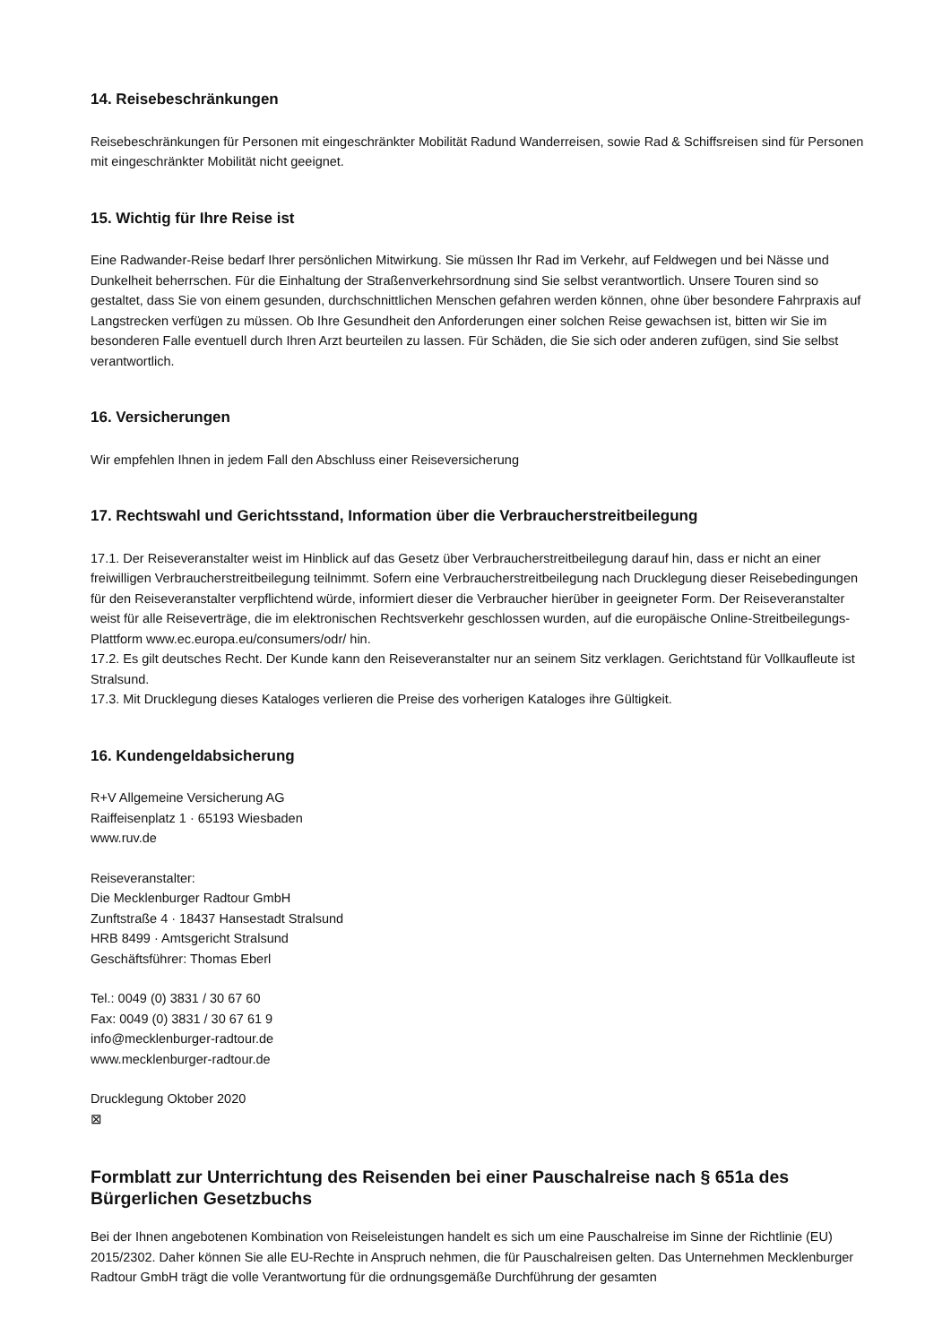14. Reisebeschränkungen
Reisebeschränkungen für Personen mit eingeschränkter Mobilität Radund Wanderreisen, sowie Rad & Schiffsreisen sind für Personen mit eingeschränkter Mobilität nicht geeignet.
15. Wichtig für Ihre Reise ist
Eine Radwander-Reise bedarf Ihrer persönlichen Mitwirkung. Sie müssen Ihr Rad im Verkehr, auf Feldwegen und bei Nässe und Dunkelheit beherrschen. Für die Einhaltung der Straßenverkehrsordnung sind Sie selbst verantwortlich. Unsere Touren sind so gestaltet, dass Sie von einem gesunden, durchschnittlichen Menschen gefahren werden können, ohne über besondere Fahrpraxis auf Langstrecken verfügen zu müssen. Ob Ihre Gesundheit den Anforderungen einer solchen Reise gewachsen ist, bitten wir Sie im besonderen Falle eventuell durch Ihren Arzt beurteilen zu lassen. Für Schäden, die Sie sich oder anderen zufügen, sind Sie selbst verantwortlich.
16. Versicherungen
Wir empfehlen Ihnen in jedem Fall den Abschluss einer Reiseversicherung
17. Rechtswahl und Gerichtsstand, Information über die Verbraucherstreitbeilegung
17.1. Der Reiseveranstalter weist im Hinblick auf das Gesetz über Verbraucherstreitbeilegung darauf hin, dass er nicht an einer freiwilligen Verbraucherstreitbeilegung teilnimmt. Sofern eine Verbraucherstreitbeilegung nach Drucklegung dieser Reisebedingungen für den Reiseveranstalter verpflichtend würde, informiert dieser die Verbraucher hierüber in geeigneter Form. Der Reiseveranstalter weist für alle Reiseverträge, die im elektronischen Rechtsverkehr geschlossen wurden, auf die europäische Online-Streitbeilegungs-Plattform www.ec.europa.eu/consumers/odr/ hin.
17.2. Es gilt deutsches Recht. Der Kunde kann den Reiseveranstalter nur an seinem Sitz verklagen. Gerichtstand für Vollkaufleute ist Stralsund.
17.3. Mit Drucklegung dieses Kataloges verlieren die Preise des vorherigen Kataloges ihre Gültigkeit.
16. Kundengeldabsicherung
R+V Allgemeine Versicherung AG
Raiffeisenplatz 1 · 65193 Wiesbaden
www.ruv.de
Reiseveranstalter:
Die Mecklenburger Radtour GmbH
Zunftstraße 4 · 18437 Hansestadt Stralsund
HRB 8499 · Amtsgericht Stralsund
Geschäftsführer: Thomas Eberl
Tel.: 0049 (0) 3831 / 30 67 60
Fax: 0049 (0) 3831 / 30 67 61 9
info@mecklenburger-radtour.de
www.mecklenburger-radtour.de
Drucklegung Oktober 2020
⊠
Formblatt zur Unterrichtung des Reisenden bei einer Pauschalreise nach § 651a des Bürgerlichen Gesetzbuchs
Bei der Ihnen angebotenen Kombination von Reiseleistungen handelt es sich um eine Pauschalreise im Sinne der Richtlinie (EU) 2015/2302. Daher können Sie alle EU-Rechte in Anspruch nehmen, die für Pauschalreisen gelten. Das Unternehmen Mecklenburger Radtour GmbH trägt die volle Verantwortung für die ordnungsgemäße Durchführung der gesamten